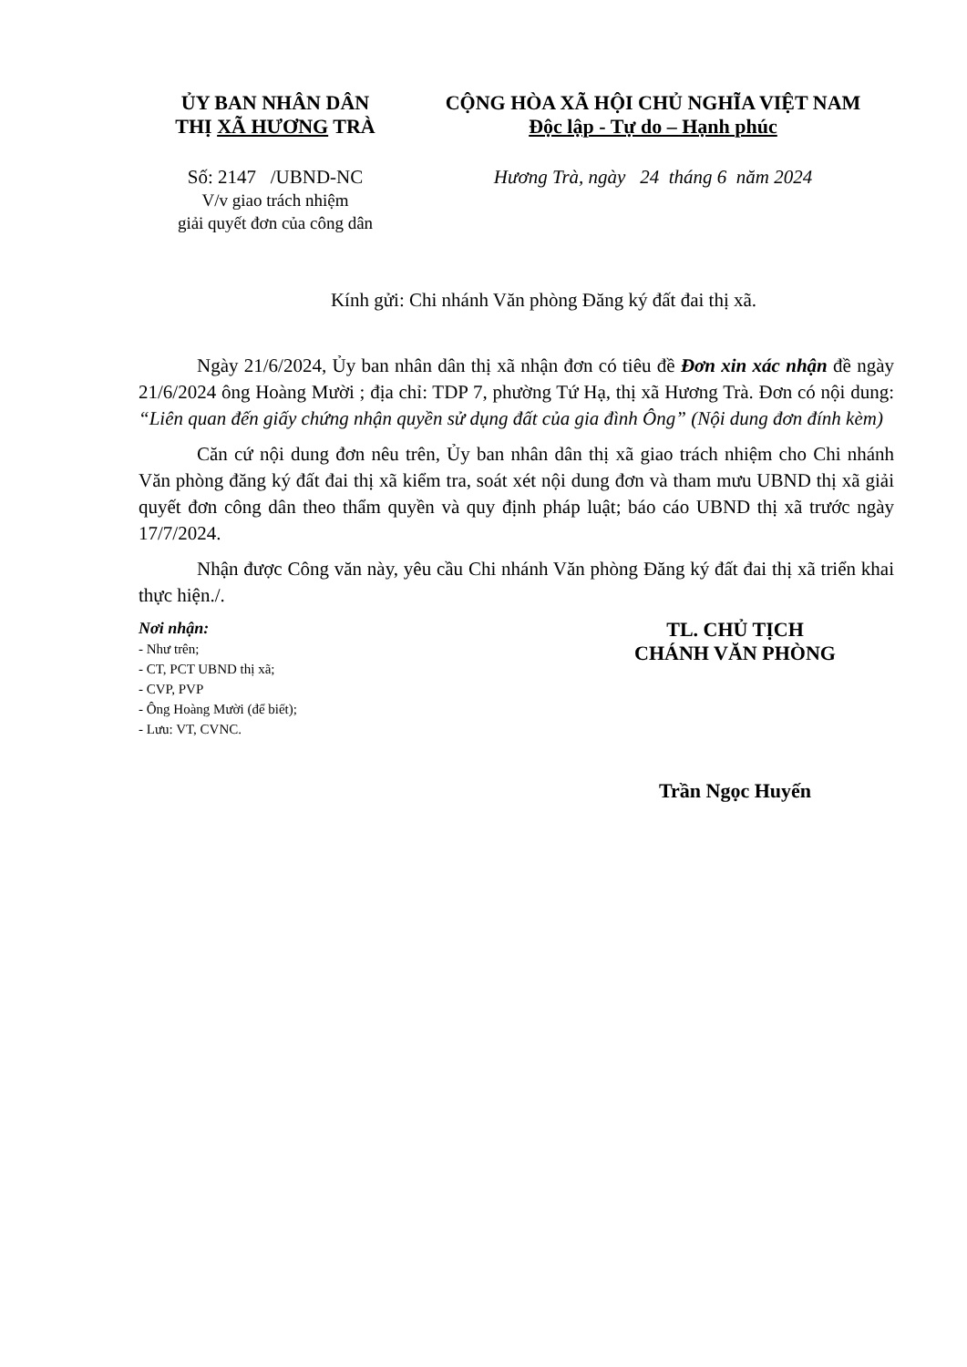ỦY BAN NHÂN DÂN
THỊ XÃ HƯƠNG TRÀ
Số: 2147 /UBND-NC
V/v giao trách nhiệm
giải quyết đơn của công dân
CỘNG HÒA XÃ HỘI CHỦ NGHĨA VIỆT NAM
Độc lập - Tự do – Hạnh phúc
Hương Trà, ngày 24 tháng 6 năm 2024
Kính gửi: Chi nhánh Văn phòng Đăng ký đất đai thị xã.
Ngày 21/6/2024, Ủy ban nhân dân thị xã nhận đơn có tiêu đề Đơn xin xác nhận đề ngày 21/6/2024 ông Hoàng Mười ; địa chỉ: TDP 7, phường Tứ Hạ, thị xã Hương Trà. Đơn có nội dung: “Liên quan đến giấy chứng nhận quyền sử dụng đất của gia đình Ông” (Nội dung đơn đính kèm)
Căn cứ nội dung đơn nêu trên, Ủy ban nhân dân thị xã giao trách nhiệm cho Chi nhánh Văn phòng đăng ký đất đai thị xã kiểm tra, soát xét nội dung đơn và tham mưu UBND thị xã giải quyết đơn công dân theo thẩm quyền và quy định pháp luật; báo cáo UBND thị xã trước ngày 17/7/2024.
Nhận được Công văn này, yêu cầu Chi nhánh Văn phòng Đăng ký đất đai thị xã triển khai thực hiện./.
Nơi nhận:
- Như trên;
- CT, PCT UBND thị xã;
- CVP, PVP
- Ông Hoàng Mười (để biết);
- Lưu: VT, CVNC.
TL. CHỦ TỊCH
CHÁNH VĂN PHÒNG
Trần Ngọc Huyến